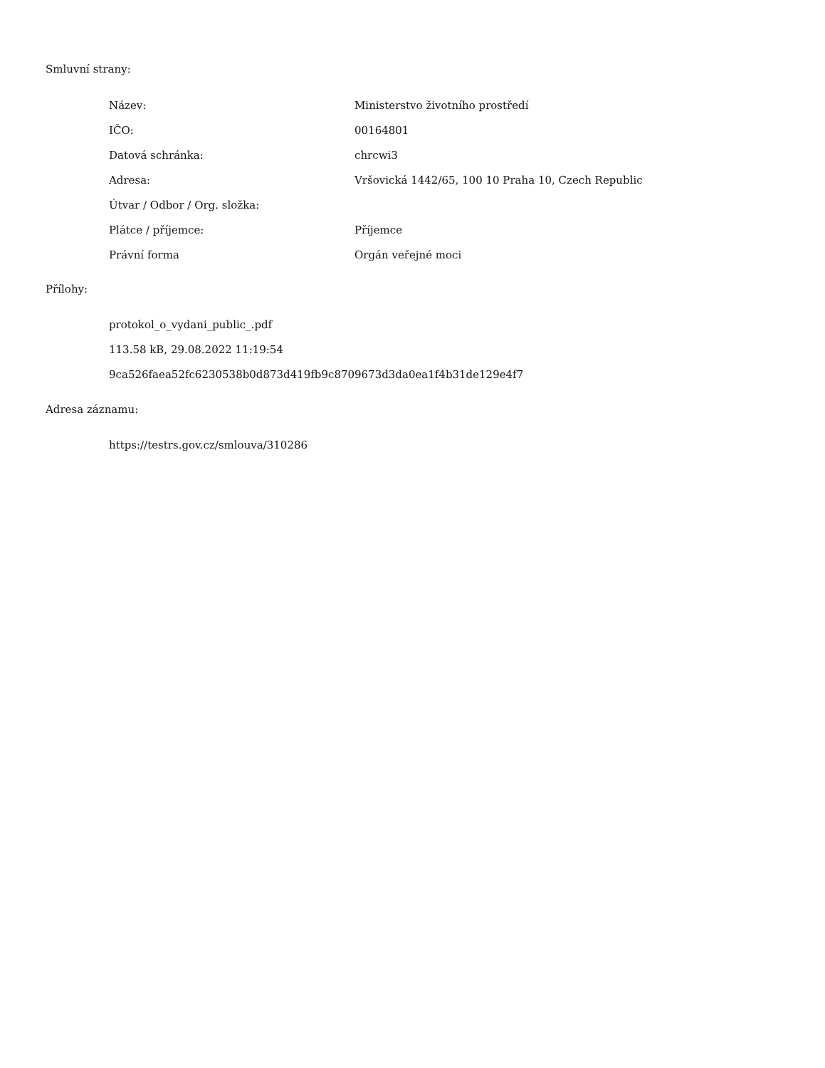Smluvní strany:
| Název: | Ministerstvo životního prostředí |
| IČO: | 00164801 |
| Datová schránka: | chrcwi3 |
| Adresa: | Vršovická 1442/65, 100 10 Praha 10, Czech Republic |
| Útvar / Odbor / Org. složka: | |
| Plátce / příjemce: | Příjemce |
| Právní forma | Orgán veřejné moci |
Přílohy:
protokol_o_vydani_public_.pdf
113.58 kB, 29.08.2022 11:19:54
9ca526faea52fc6230538b0d873d419fb9c8709673d3da0ea1f4b31de129e4f7
Adresa záznamu:
https://testrs.gov.cz/smlouva/310286